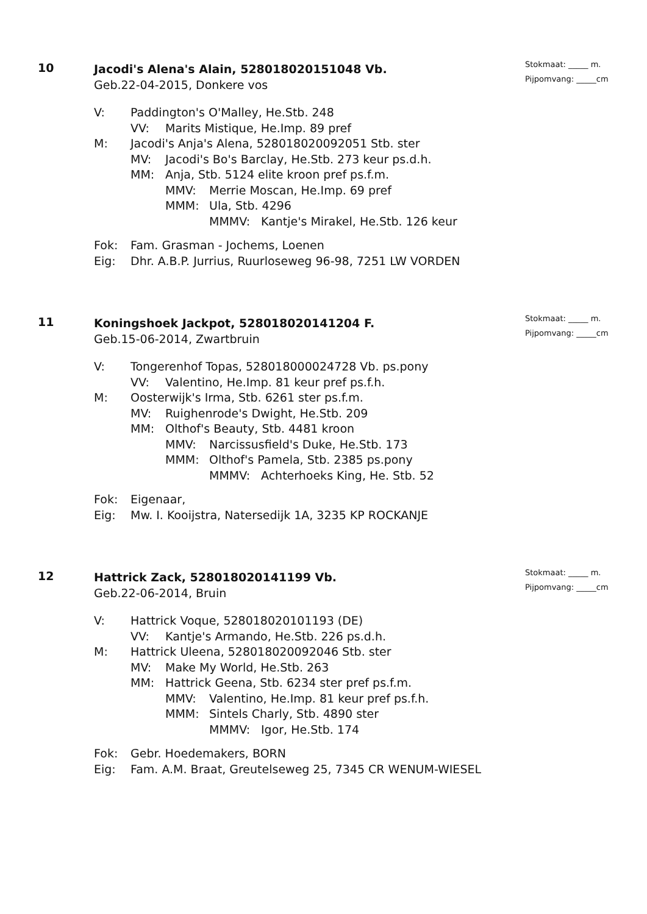10
Jacodi's Alena's Alain, 528018020151048 Vb.
Geb.22-04-2015, Donkere vos
Stokmaat: _____ m.
Pijpomvang: _____cm
V: Paddington's O'Malley, He.Stb. 248
VV: Marits Mistique, He.Imp. 89 pref
M: Jacodi's Anja's Alena, 528018020092051 Stb. ster
MV: Jacodi's Bo's Barclay, He.Stb. 273 keur ps.d.h.
MM: Anja, Stb. 5124 elite kroon pref ps.f.m.
MMV: Merrie Moscan, He.Imp. 69 pref
MMM: Ula, Stb. 4296
MMMV: Kantje's Mirakel, He.Stb. 126 keur
Fok: Fam. Grasman - Jochems, Loenen
Eig: Dhr. A.B.P. Jurrius, Ruurloseweg 96-98, 7251 LW VORDEN
11
Koningshoek Jackpot, 528018020141204 F.
Geb.15-06-2014, Zwartbruin
Stokmaat: _____ m.
Pijpomvang: _____cm
V: Tongerenhof Topas, 528018000024728 Vb. ps.pony
VV: Valentino, He.Imp. 81 keur pref ps.f.h.
M: Oosterwijk's Irma, Stb. 6261 ster ps.f.m.
MV: Ruighenrode's Dwight, He.Stb. 209
MM: Olthof's Beauty, Stb. 4481 kroon
MMV: Narcissusfield's Duke, He.Stb. 173
MMM: Olthof's Pamela, Stb. 2385 ps.pony
MMMV: Achterhoeks King, He. Stb. 52
Fok: Eigenaar,
Eig: Mw. I. Kooijstra, Natersedijk 1A, 3235 KP ROCKANJE
12
Hattrick Zack, 528018020141199 Vb.
Geb.22-06-2014, Bruin
Stokmaat: _____ m.
Pijpomvang: _____cm
V: Hattrick Voque, 528018020101193 (DE)
VV: Kantje's Armando, He.Stb. 226 ps.d.h.
M: Hattrick Uleena, 528018020092046 Stb. ster
MV: Make My World, He.Stb. 263
MM: Hattrick Geena, Stb. 6234 ster pref ps.f.m.
MMV: Valentino, He.Imp. 81 keur pref ps.f.h.
MMM: Sintels Charly, Stb. 4890 ster
MMMV: Igor, He.Stb. 174
Fok: Gebr. Hoedemakers, BORN
Eig: Fam. A.M. Braat, Greutelseweg 25, 7345 CR WENUM-WIESEL